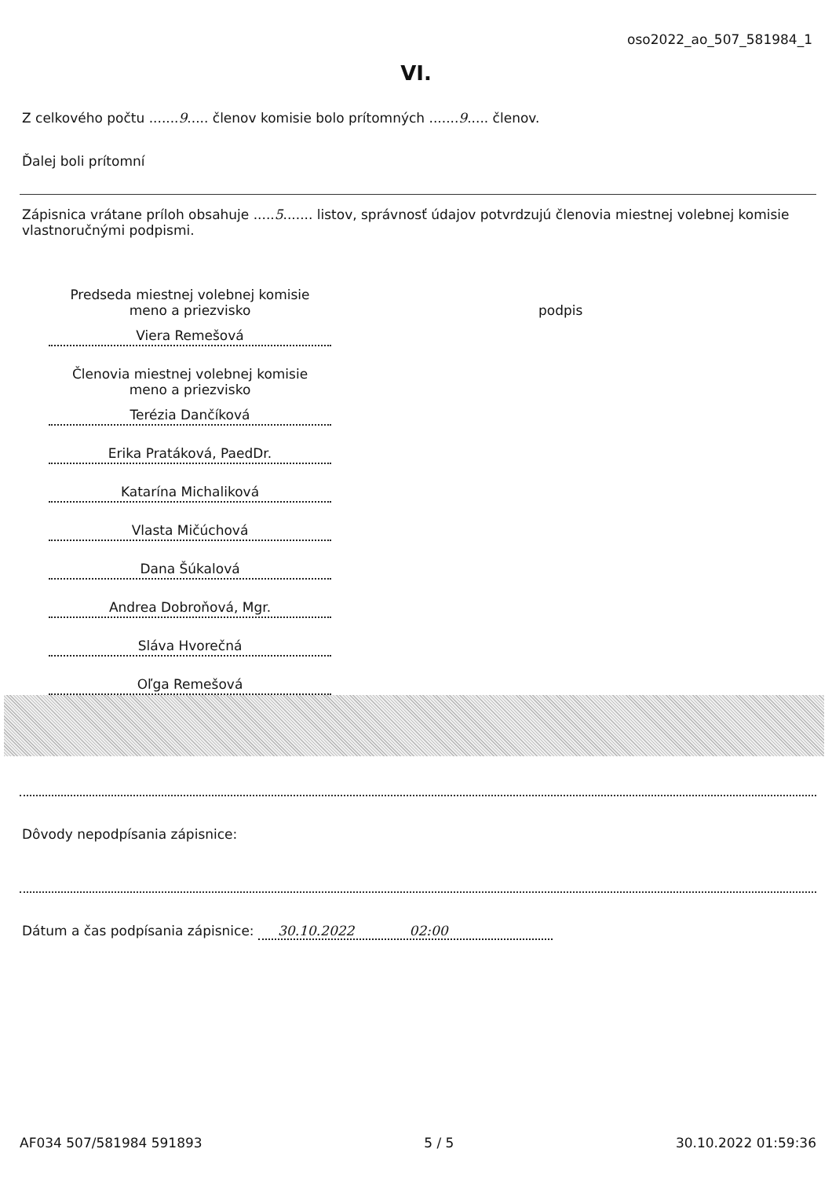oso2022_ao_507_581984_1
VI.
Z celkového počtu .......9..... členov komisie bolo prítomných .......9..... členov.
Ďalej boli prítomní
Zápisnica vrátane príloh obsahuje .....5....... listov, správnosť údajov potvrdzujú členovia miestnej volebnej komisie vlastnoručnými podpismi.
Predseda miestnej volebnej komisie
meno a priezvisko
Viera Remešová
Členovia miestnej volebnej komisie
meno a priezvisko
Terézia Dančíková
Erika Pratáková, PaedDr.
Katarína Michaliková
Vlasta Mičúchová
Dana Šúkalová
Andrea Dobroňová, Mgr.
Sláva Hvorečná
Oľga Remešová
podpis
Dôvody nepodpísania zápisnice:
Dátum a čas podpísania zápisnice: 30.10.2022 02:00
AF034 507/581984 591893 5 / 5 30.10.2022 01:59:36